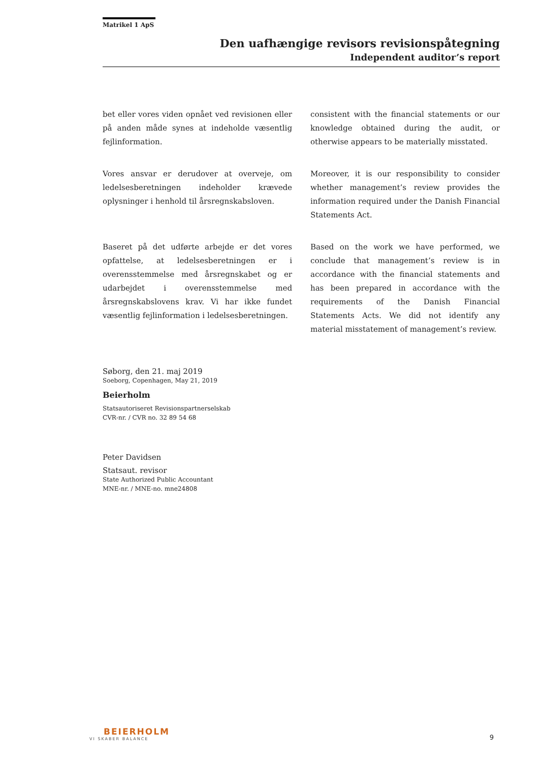Matrikel 1 ApS
Den uafhængige revisors revisionspåtegning
Independent auditor’s report
bet eller vores viden opnået ved revisionen eller på anden måde synes at indeholde væsentlig fejlinformation.
consistent with the financial statements or our knowledge obtained during the audit, or otherwise appears to be materially misstated.
Vores ansvar er derudover at overveje, om ledelsesberetningen indeholder krævede oplysninger i henhold til årsregnskabsloven.
Moreover, it is our responsibility to consider whether management’s review provides the information required under the Danish Financial Statements Act.
Baseret på det udførte arbejde er det vores opfattelse, at ledelsesberetningen er i overensstemmelse med årsregnskabet og er udarbejdet i overensstemmelse med årsregnskabslovens krav. Vi har ikke fundet væsentlig fejlinformation i ledelsesberetningen.
Based on the work we have performed, we conclude that management’s review is in accordance with the financial statements and has been prepared in accordance with the requirements of the Danish Financial Statements Acts. We did not identify any material misstatement of management’s review.
Søborg, den 21. maj 2019
Soeborg, Copenhagen, May 21, 2019
Beierholm
Statsautoriseret Revisionspartnerselskab
CVR-nr. / CVR no. 32 89 54 68
Peter Davidsen
Statsaut. revisor
State Authorized Public Accountant
MNE-nr. / MNE-no. mne24808
BEIERHOLM
VI SKABER BALANCE
9